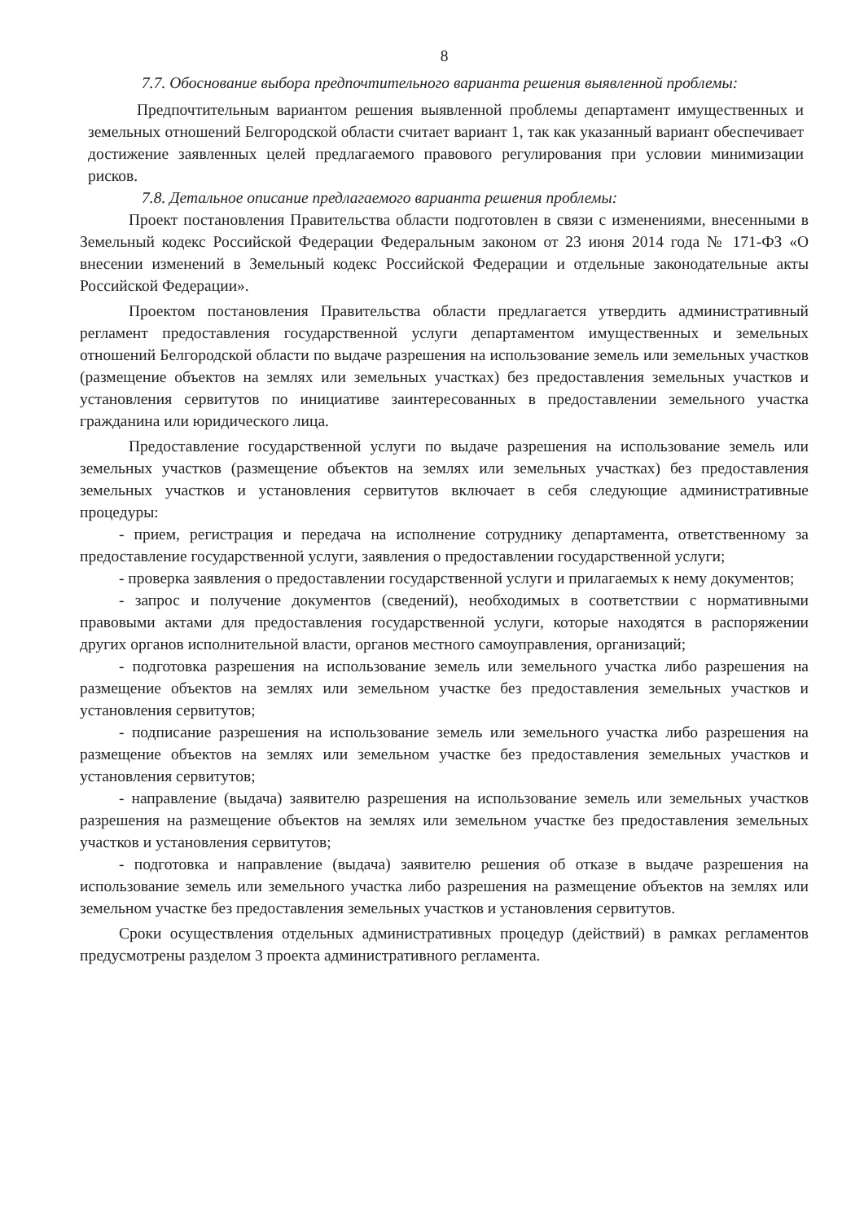8
7.7. Обоснование выбора предпочтительного варианта решения выявленной проблемы:
Предпочтительным вариантом решения выявленной проблемы департамент имущественных и земельных отношений Белгородской области считает вариант 1, так как указанный вариант обеспечивает достижение заявленных целей предлагаемого правового регулирования при условии минимизации рисков.
7.8. Детальное описание предлагаемого варианта решения проблемы:
Проект постановления Правительства области подготовлен в связи с изменениями, внесенными в Земельный кодекс Российской Федерации Федеральным законом от 23 июня 2014 года № 171-ФЗ «О внесении изменений в Земельный кодекс Российской Федерации и отдельные законодательные акты Российской Федерации».
Проектом постановления Правительства области предлагается утвердить административный регламент предоставления государственной услуги департаментом имущественных и земельных отношений Белгородской области по выдаче разрешения на использование земель или земельных участков (размещение объектов на землях или земельных участках) без предоставления земельных участков и установления сервитутов по инициативе заинтересованных в предоставлении земельного участка гражданина или юридического лица.
Предоставление государственной услуги по выдаче разрешения на использование земель или земельных участков (размещение объектов на землях или земельных участках) без предоставления земельных участков и установления сервитутов включает в себя следующие административные процедуры:
- прием, регистрация и передача на исполнение сотруднику департамента, ответственному за предоставление государственной услуги, заявления о предоставлении государственной услуги;
- проверка заявления о предоставлении государственной услуги и прилагаемых к нему документов;
- запрос и получение документов (сведений), необходимых в соответствии с нормативными правовыми актами для предоставления государственной услуги, которые находятся в распоряжении других органов исполнительной власти, органов местного самоуправления, организаций;
- подготовка разрешения на использование земель или земельного участка либо разрешения на размещение объектов на землях или земельном участке без предоставления земельных участков и установления сервитутов;
- подписание разрешения на использование земель или земельного участка либо разрешения на размещение объектов на землях или земельном участке без предоставления земельных участков и установления сервитутов;
- направление (выдача) заявителю разрешения на использование земель или земельных участков разрешения на размещение объектов на землях или земельном участке без предоставления земельных участков и установления сервитутов;
- подготовка и направление (выдача) заявителю решения об отказе в выдаче разрешения на использование земель или земельного участка либо разрешения на размещение объектов на землях или земельном участке без предоставления земельных участков и установления сервитутов.
Сроки осуществления отдельных административных процедур (действий) в рамках регламентов предусмотрены разделом 3 проекта административного регламента.